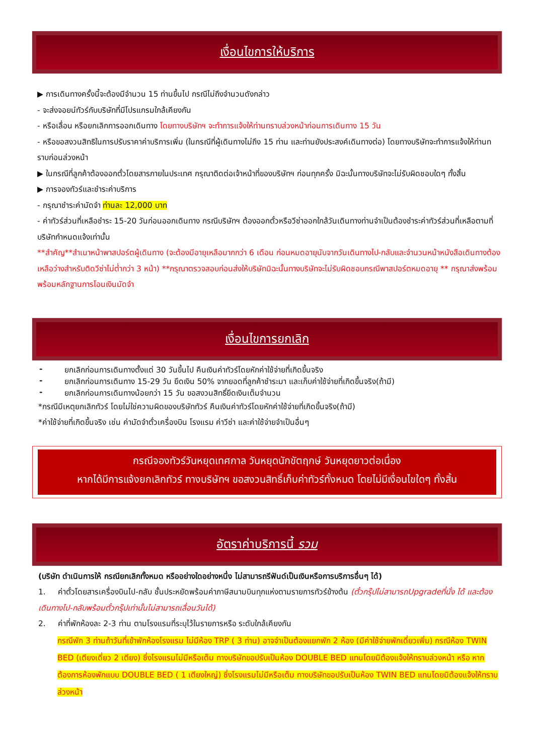เงื่อนไขการให้บริการ
▶ การเดินทางครั้งนี้จะต้องมีจำนวน 15 ท่านขึ้นไป กรณีไม่ถึงจำนวนดังกล่าว
- จะส่งจอยน์ทัวร์กับบริษัทที่มีโปรแกรมใกล้เคียงกัน
- หรือเลื่อน หรือยกเลิกการออกเดินทาง โดยทางบริษัทฯ จะทำการแจ้งให้ท่านทราบล่วงหน้าก่อนการเดินทาง 15 วัน
- หรือขอสงวนสิทธิในการปรับราคาค่าบริการเพิ่ม (ในกรณีที่ผู้เดินทางไม่ถึง 15 ท่าน และท่านยังประสงค์เดินทางต่อ) โดยทางบริษัทจะทำการแจ้งให้ท่านทราบก่อนล่วงหน้า
▶ ในกรณีที่ลูกค้าต้องออกตั๋วโดยสารภายในประเทศ กรุณาติดต่อเจ้าหน้าที่ของบริษัทฯ ก่อนทุกครั้ง มิฉะนั้นทางบริษัทจะไม่รับผิดชอบใดๆ ทั้งสิ้น
▶ การจองทัวร์และชำระค่าบริการ
- กรุณาชำระค่ามัดจำ ท่านละ 12,000 บาท
- ค่าทัวร์ส่วนที่เหลือชำระ 15-20 วันก่อนออกเดินทาง กรณีบริษัทฯ ต้องออกตั๋วหรือวีซ่าออกใกล้วันเดินทางท่านจำเป็นต้องชำระค่าทัวร์ส่วนที่เหลือตามที่บริษัทกำหนดแจ้งเท่านั้น
**สำคัญ**สำเนาหน้าพาสปอร์ตผู้เดินทาง (จะต้องมีอายุเหลือมากกว่า 6 เดือน ก่อนหมดอายุนับจากวันเดินทางไป-กลับและจำนวนหน้าหนังสือเดินทางต้องเหลือว่างสำหรับติดวีซ่าไม่ต่ำกว่า 3 หน้า) **กรุณาตรวจสอบก่อนส่งให้บริษัทมิฉะนั้นทางบริษัทจะไม่รับผิดชอบกรณีพาสปอร์ตหมดอายุ ** กรุณาส่งพร้อมพร้อมหลักฐานการโอนเงินมัดจำ
เงื่อนไขการยกเลิก
- ยกเลิกก่อนการเดินทางตั้งแต่ 30 วันขึ้นไป คืนเงินค่าทัวร์โดยหักค่าใช้จ่ายที่เกิดขึ้นจริง
- ยกเลิกก่อนการเดินทาง 15-29 วัน ยึดเงิน 50% จากยอดที่ลูกค้าชำระมา และเก็บค่าใช้จ่ายที่เกิดขึ้นจริง(ถ้ามี)
- ยกเลิกก่อนการเดินทางน้อยกว่า 15 วัน ขอสงวนสิทธิ์ยึดเงินเต็มจำนวน
*กรณีมีเหตุยกเลิกทัวร์ โดยไม่ใช่ความผิดของบริษัททัวร์ คืนเงินค่าทัวร์โดยหักค่าใช้จ่ายที่เกิดขึ้นจริง(ถ้ามี)
*ค่าใช้จ่ายที่เกิดขึ้นจริง เช่น ค่ามัดจำตั๋วเครื่องบิน โรงแรม ค่าวีซ่า และค่าใช้จ่ายจำเป็นอื่นๆ
กรณีจองทัวร์วันหยุดเทศกาล วันหยุดนักขัตฤกษ์ วันหยุดยาวต่อเนื่อง
หากได้มีการแจ้งยกเลิกทัวร์ ทางบริษัทฯ ขอสงวนสิทธิ์เก็บค่าทัวร์ทั้งหมด โดยไม่มีเงื่อนไขใดๆ ทั้งสิ้น
อัตราค่าบริการนี้ รวม
(บริษัท ดำเนินการให้ กรณียกเลิกทั้งหมด หรืออย่างใดอย่างหนึ่ง ไม่สามารถรีฟันด์เป็นเงินหรือการบริการอื่นๆ ได้)
1. ค่าตั๋วโดยสารเครื่องบินไป-กลับ ชั้นประหยัดพร้อมค่าภาษีสนามบินทุกแห่งตามรายการทัวร์ข้างต้น (ตั๋วกรุ๊ปไม่สามารถUpgradeที่นั่ง ได้ และต้องเดินทางไป-กลับพร้อมตั๋วกรุ๊ปเท่านั้นไม่สามารถเลื่อนวันได้)
2. ค่าที่พักห้องละ 2-3 ท่าน ตามโรงแรมที่ระบุไว้ในรายการหรือ ระดับใกล้เคียงกัน
กรณีพัก 3 ท่านถ้าวันที่เข้าพักห้องโรงแรม ไม่มีห้อง TRP ( 3 ท่าน) อาจจำเป็นต้องแยกพัก 2 ห้อง (มีค่าใช้จ่ายพักเดี่ยวเพิ่ม) กรณีห้อง TWIN BED (เตียงเดี่ยว 2 เตียง) ซึ่งโรงแรมไม่มีหรือเต็ม ทางบริษัทขอปรับเป็นห้อง DOUBLE BED แทนโดยมิต้องแจ้งให้ทราบล่วงหน้า หรือ หากต้องการห้องพักแบบ DOUBLE BED ( 1 เตียงใหญ่) ซึ่งโรงแรมไม่มีหรือเต็ม ทางบริษัทขอปรับเป็นห้อง TWIN BED แทนโดยมิต้องแจ้งให้ทราบล่วงหน้า